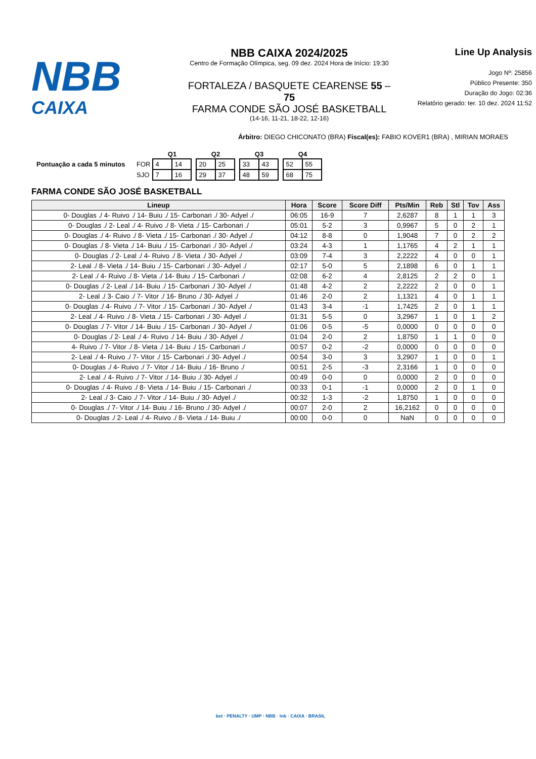NBB
CAIXA
NBB CAIXA 2024/2025
Centro de Formação Olímpica, seg. 09 dez. 2024 Hora de Início: 19:30
FORTALEZA / BASQUETE CEARENSE 55 – 75
FARMA CONDE SÃO JOSÉ BASKETBALL
(14-16, 11-21, 18-22, 12-16)
Line Up Analysis
Jogo Nº: 25856
Público Presente: 350
Duração do Jogo: 02:36
Relatório gerado: ter. 10 dez. 2024 11:52
Árbitro: DIEGO CHICONATO (BRA) Fiscal(es): FABIO KOVER1 (BRA) , MIRIAN MORAES
| | | Q1 | | | Q2 | | | Q3 | | | Q4 | |
| Pontuação a cada 5 minutos | FOR | 4 | 14 | | 20 | 25 | | 33 | 43 | | 52 | 55 |
| | SJO | 7 | 16 | | 29 | 37 | | 48 | 59 | | 68 | 75 |
FARMA CONDE SÃO JOSÉ BASKETBALL
| Lineup | Hora | Score | Score Diff | Pts/Min | Reb | Stl | Tov | Ass |
| --- | --- | --- | --- | --- | --- | --- | --- | --- |
| 0- Douglas ./ 4- Ruivo ./ 14- Buiu ./ 15- Carbonari ./ 30- Adyel ./ | 06:05 | 16-9 | 7 | 2,6287 | 8 | 1 | 1 | 3 |
| 0- Douglas ./ 2- Leal ./ 4- Ruivo ./ 8- Vieta ./ 15- Carbonari ./ | 05:01 | 5-2 | 3 | 0,9967 | 5 | 0 | 2 | 1 |
| 0- Douglas ./ 4- Ruivo ./ 8- Vieta ./ 15- Carbonari ./ 30- Adyel ./ | 04:12 | 8-8 | 0 | 1,9048 | 7 | 0 | 2 | 2 |
| 0- Douglas ./ 8- Vieta ./ 14- Buiu ./ 15- Carbonari ./ 30- Adyel ./ | 03:24 | 4-3 | 1 | 1,1765 | 4 | 2 | 1 | 1 |
| 0- Douglas ./ 2- Leal ./ 4- Ruivo ./ 8- Vieta ./ 30- Adyel ./ | 03:09 | 7-4 | 3 | 2,2222 | 4 | 0 | 0 | 1 |
| 2- Leal ./ 8- Vieta ./ 14- Buiu ./ 15- Carbonari ./ 30- Adyel ./ | 02:17 | 5-0 | 5 | 2,1898 | 6 | 0 | 1 | 1 |
| 2- Leal ./ 4- Ruivo ./ 8- Vieta ./ 14- Buiu ./ 15- Carbonari ./ | 02:08 | 6-2 | 4 | 2,8125 | 2 | 2 | 0 | 1 |
| 0- Douglas ./ 2- Leal ./ 14- Buiu ./ 15- Carbonari ./ 30- Adyel ./ | 01:48 | 4-2 | 2 | 2,2222 | 2 | 0 | 0 | 1 |
| 2- Leal ./ 3- Caio ./ 7- Vitor ./ 16- Bruno ./ 30- Adyel ./ | 01:46 | 2-0 | 2 | 1,1321 | 4 | 0 | 1 | 1 |
| 0- Douglas ./ 4- Ruivo ./ 7- Vitor ./ 15- Carbonari ./ 30- Adyel ./ | 01:43 | 3-4 | -1 | 1,7425 | 2 | 0 | 1 | 1 |
| 2- Leal ./ 4- Ruivo ./ 8- Vieta ./ 15- Carbonari ./ 30- Adyel ./ | 01:31 | 5-5 | 0 | 3,2967 | 1 | 0 | 1 | 2 |
| 0- Douglas ./ 7- Vitor ./ 14- Buiu ./ 15- Carbonari ./ 30- Adyel ./ | 01:06 | 0-5 | -5 | 0,0000 | 0 | 0 | 0 | 0 |
| 0- Douglas ./ 2- Leal ./ 4- Ruivo ./ 14- Buiu ./ 30- Adyel ./ | 01:04 | 2-0 | 2 | 1,8750 | 1 | 1 | 0 | 0 |
| 4- Ruivo ./ 7- Vitor ./ 8- Vieta ./ 14- Buiu ./ 15- Carbonari ./ | 00:57 | 0-2 | -2 | 0,0000 | 0 | 0 | 0 | 0 |
| 2- Leal ./ 4- Ruivo ./ 7- Vitor ./ 15- Carbonari ./ 30- Adyel ./ | 00:54 | 3-0 | 3 | 3,2907 | 1 | 0 | 0 | 1 |
| 0- Douglas ./ 4- Ruivo ./ 7- Vitor ./ 14- Buiu ./ 16- Bruno ./ | 00:51 | 2-5 | -3 | 2,3166 | 1 | 0 | 0 | 0 |
| 2- Leal ./ 4- Ruivo ./ 7- Vitor ./ 14- Buiu ./ 30- Adyel ./ | 00:49 | 0-0 | 0 | 0,0000 | 2 | 0 | 0 | 0 |
| 0- Douglas ./ 4- Ruivo ./ 8- Vieta ./ 14- Buiu ./ 15- Carbonari ./ | 00:33 | 0-1 | -1 | 0,0000 | 2 | 0 | 1 | 0 |
| 2- Leal ./ 3- Caio ./ 7- Vitor ./ 14- Buiu ./ 30- Adyel ./ | 00:32 | 1-3 | -2 | 1,8750 | 1 | 0 | 0 | 0 |
| 0- Douglas ./ 7- Vitor ./ 14- Buiu ./ 16- Bruno ./ 30- Adyel ./ | 00:07 | 2-0 | 2 | 16,2162 | 0 | 0 | 0 | 0 |
| 0- Douglas ./ 2- Leal ./ 4- Ruivo ./ 8- Vieta ./ 14- Buiu ./ | 00:00 | 0-0 | 0 | NaN | 0 | 0 | 0 | 0 |
bet · PENALTY · UMP · NBB · lnb · CAIXA · BRASIL